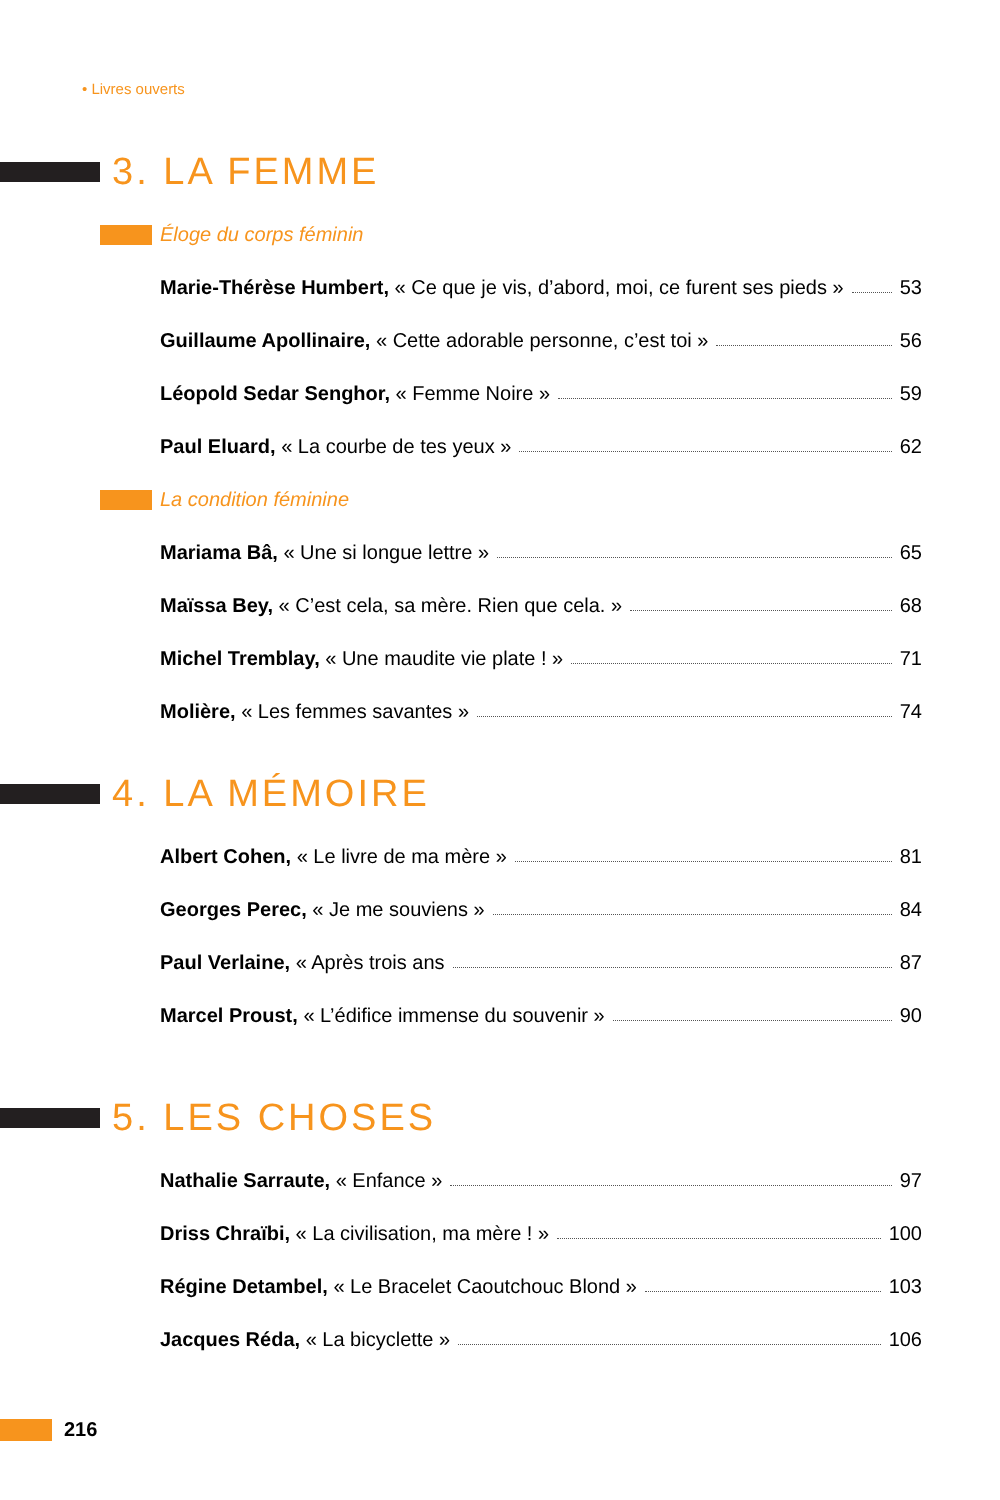• Livres ouverts
3. LA FEMME
Éloge du corps féminin
Marie-Thérèse Humbert, « Ce que je vis, d’abord, moi, ce furent ses pieds » 53
Guillaume Apollinaire, « Cette adorable personne, c’est toi » 56
Léopold Sedar Senghor, « Femme Noire » 59
Paul Eluard, « La courbe de tes yeux » 62
La condition féminine
Mariama Bâ, « Une si longue lettre » 65
Maïssa Bey, « C’est cela, sa mère. Rien que cela. » 68
Michel Tremblay, « Une maudite vie plate ! » 71
Molière, « Les femmes savantes » 74
4. LA MÉMOIRE
Albert Cohen, « Le livre de ma mère » 81
Georges Perec, « Je me souviens » 84
Paul Verlaine, « Après trois ans 87
Marcel Proust, « L’édifice immense du souvenir » 90
5. LES CHOSES
Nathalie Sarraute, « Enfance » 97
Driss Chraïbi, « La civilisation, ma mère ! » 100
Régine Detambel, « Le Bracelet Caoutchouc Blond » 103
Jacques Réda, « La bicyclette » 106
216